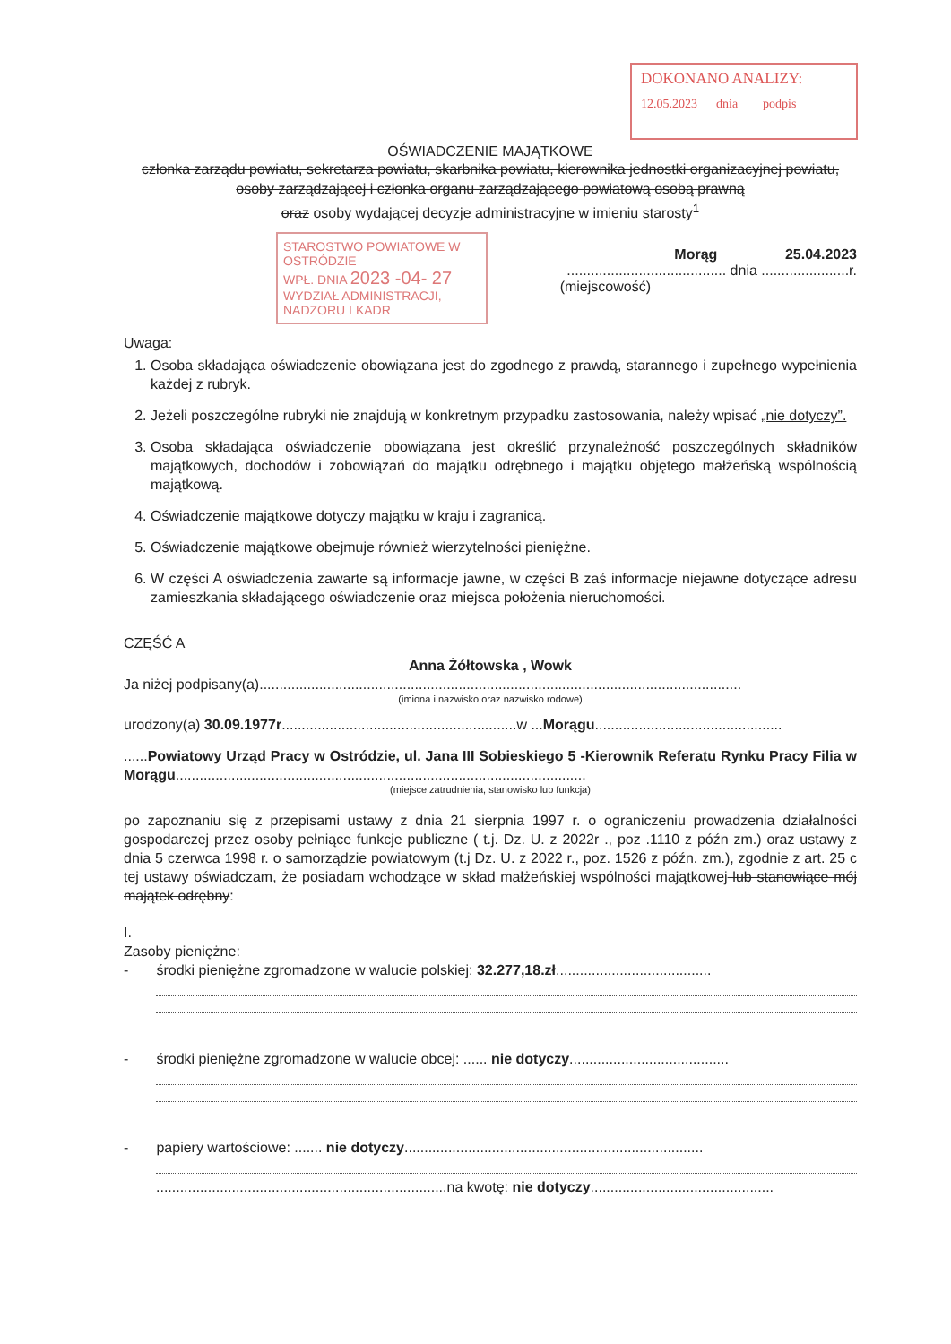DOKONANO ANALIZY:
12.05.2023 dnia podpis
OŚWIADCZENIE MAJĄTKOWE
członka zarządu powiatu, sekretarza powiatu, skarbnika powiatu, kierownika jednostki organizacyjnej powiatu, osoby zarządzającej i członka organu zarządzającego powiatową osobą prawną
oraz osoby wydającej decyzje administracyjne w imieniu starosty<sup>1</sup>
STAROSTWO POWIATOWE W OSTRÓDZIE
WPŁ. DNIA 2023 -04- 27
WYDZIAŁ ADMINISTRACJI, NADZORU I KADR
Morąg 25.04.2023
........................................ dnia ......................r.
(miejscowość)
Uwaga:
1. Osoba składająca oświadczenie obowiązana jest do zgodnego z prawdą, starannego i zupełnego wypełnienia każdej z rubryk.
2. Jeżeli poszczególne rubryki nie znajdują w konkretnym przypadku zastosowania, należy wpisać „nie dotyczy”.
3. Osoba składająca oświadczenie obowiązana jest określić przynależność poszczególnych składników majątkowych, dochodów i zobowiązań do majątku odrębnego i majątku objętego małżeńską wspólnością majątkową.
4. Oświadczenie majątkowe dotyczy majątku w kraju i zagranicą.
5. Oświadczenie majątkowe obejmuje również wierzytelności pieniężne.
6. W części A oświadczenia zawarte są informacje jawne, w części B zaś informacje niejawne dotyczące adresu zamieszkania składającego oświadczenie oraz miejsca położenia nieruchomości.
CZĘŚĆ A
Anna Żółtowska , Wowk
Ja niżej podpisany(a).........................................................................................................................
(imiona i nazwisko oraz nazwisko rodowe)
urodzony(a) 30.09.1977r...........................................................w ...Morągu...............................................
......Powiatowy Urząd Pracy w Ostródzie, ul. Jana III Sobieskiego 5 -Kierownik Referatu Rynku Pracy Filia w Morągu.......................................................................................................
(miejsce zatrudnienia, stanowisko lub funkcja)
po zapoznaniu się z przepisami ustawy z dnia 21 sierpnia 1997 r. o ograniczeniu prowadzenia działalności gospodarczej przez osoby pełniące funkcje publiczne ( t.j. Dz. U. z 2022r ., poz .1110 z późn zm.) oraz ustawy z dnia 5 czerwca 1998 r. o samorządzie powiatowym (t.j Dz. U. z 2022 r., poz. 1526 z późn. zm.), zgodnie z art. 25 c tej ustawy oświadczam, że posiadam wchodzące w skład małżeńskiej wspólności majątkowej lub stanowiące mój majątek odrębny:
I.
Zasoby pieniężne:
- środki pieniężne zgromadzone w walucie polskiej: 32.277,18.zł.......................................
- środki pieniężne zgromadzone w walucie obcej: ...... nie dotyczy........................................
- papiery wartościowe: ....... nie dotyczy...........................................................................
.........................................................................na kwotę: nie dotyczy..............................................